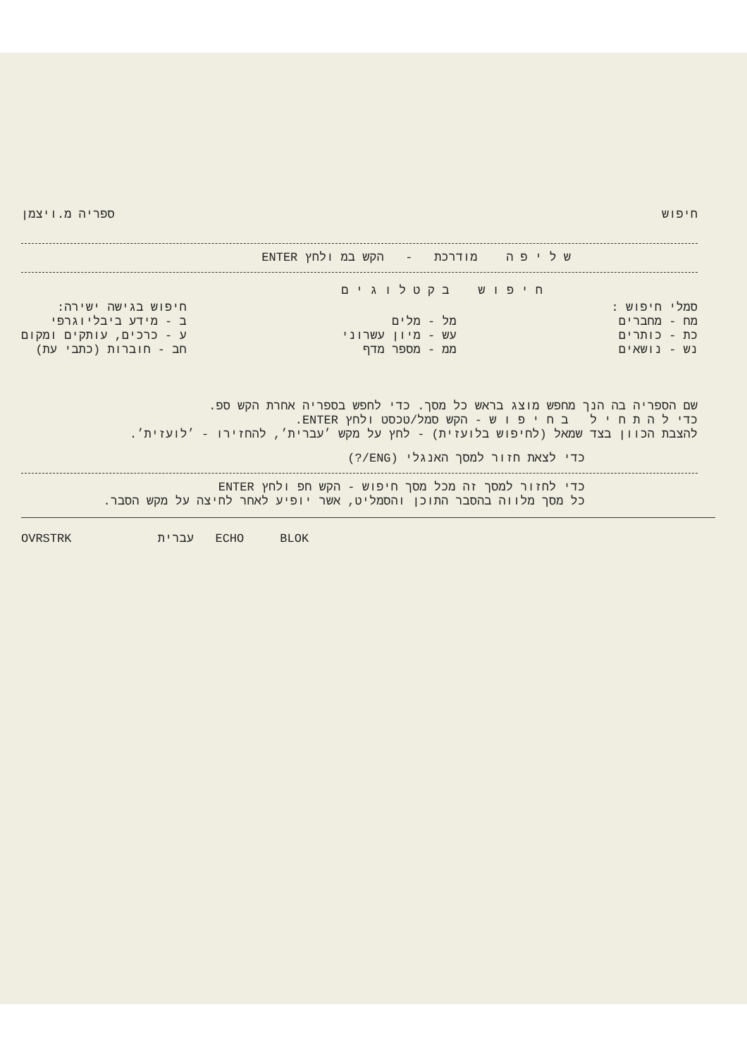חיפוש ספריה מ.ויצמן
ש ל י פ ה מודרכת - הקש במ ולחץ ENTER
ח י פ ו ש ב ק ט ל ו ג י ם
סמלי חיפוש :
מח - מחברים
כת - כותרים
נש - נושאים
מל - מלים
עש - מיון עשרוני
ממ - מספר מדף
חיפוש בגישה ישירה:
ב - מידע ביבליוגרפי
ע - כרכים, עותקים ומקום
חב - חוברות (כתבי עת)
שם הספריה בה הנך מחפש מוצג בראש כל מסך. כדי לחפש בספריה אחרת הקש ספ.
כדי ל ה ת ח י ל ב ח י פ ו ש - הקש סמל/טכסט ולחץ ENTER.
להצבת הכוון בצד שמאל (לחיפוש בלועזית) - לחץ על מקש ׳עברית׳, להחזירו - ׳לועזית׳.
כדי לצאת חזור למסך האנגלי (ENG/?)
כדי לחזור למסך זה מכל מסך חיפוש - הקש חפ ולחץ ENTER
כל מסך מלווה בהסבר התוכן והסמליט, אשר יופיע לאחר לחיצה על מקש הסבר.
OVRSTRK עברית ECHO BLOK